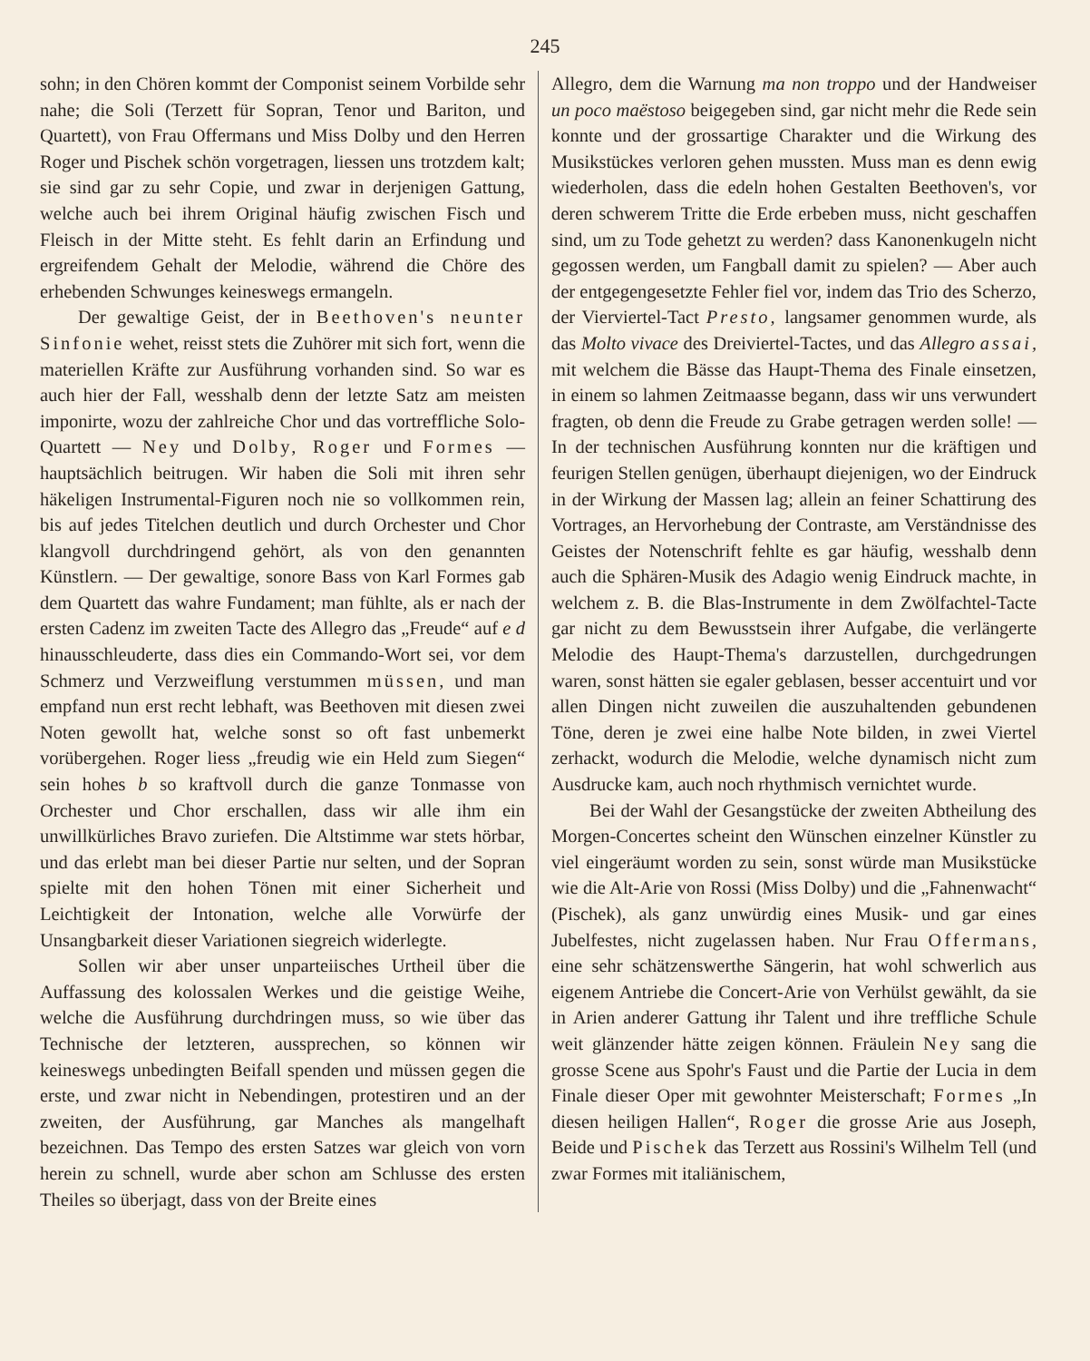245
sohn; in den Chören kommt der Componist seinem Vorbilde sehr nahe; die Soli (Terzett für Sopran, Tenor und Bariton, und Quartett), von Frau Offermans und Miss Dolby und den Herren Roger und Pischek schön vorgetragen, liessen uns trotzdem kalt; sie sind gar zu sehr Copie, und zwar in derjenigen Gattung, welche auch bei ihrem Original häufig zwischen Fisch und Fleisch in der Mitte steht. Es fehlt darin an Erfindung und ergreifendem Gehalt der Melodie, während die Chöre des erhebenden Schwunges keineswegs ermangeln.
Der gewaltige Geist, der in Beethoven's neunter Sinfonie wehet, reisst stets die Zuhörer mit sich fort, wenn die materiellen Kräfte zur Ausführung vorhanden sind. So war es auch hier der Fall, wesshalb denn der letzte Satz am meisten imponirte, wozu der zahlreiche Chor und das vortreffliche Solo-Quartett — Ney und Dolby, Roger und Formes — hauptsächlich beitrugen. Wir haben die Soli mit ihren sehr häkeligen Instrumental-Figuren noch nie so vollkommen rein, bis auf jedes Titelchen deutlich und durch Orchester und Chor klangvoll durchdringend gehört, als von den genannten Künstlern. — Der gewaltige, sonore Bass von Karl Formes gab dem Quartett das wahre Fundament; man fühlte, als er nach der ersten Cadenz im zweiten Tacte des Allegro das „Freude“ auf e d hinausschleuderte, dass dies ein Commando-Wort sei, vor dem Schmerz und Verzweiflung verstummen müssen, und man empfand nun erst recht lebhaft, was Beethoven mit diesen zwei Noten gewollt hat, welche sonst so oft fast unbemerkt vorübergehen. Roger liess „freudig wie ein Held zum Siegen“ sein hohes b so kraftvoll durch die ganze Tonmasse von Orchester und Chor erschallen, dass wir alle ihm ein unwillkürliches Bravo zuriefen. Die Altstimme war stets hörbar, und das erlebt man bei dieser Partie nur selten, und der Sopran spielte mit den hohen Tönen mit einer Sicherheit und Leichtigkeit der Intonation, welche alle Vorwürfe der Unsangbarkeit dieser Variationen siegreich widerlegte.
Sollen wir aber unser unparteiisches Urtheil über die Auffassung des kolossalen Werkes und die geistige Weihe, welche die Ausführung durchdringen muss, so wie über das Technische der letzteren, aussprechen, so können wir keineswegs unbedingten Beifall spenden und müssen gegen die erste, und zwar nicht in Nebendingen, protestiren und an der zweiten, der Ausführung, gar Manches als mangelhaft bezeichnen. Das Tempo des ersten Satzes war gleich von vorn herein zu schnell, wurde aber schon am Schlusse des ersten Theiles so überjagt, dass von der Breite eines
Allegro, dem die Warnung ma non troppo und der Handweiser un poco maëstoso beigegeben sind, gar nicht mehr die Rede sein konnte und der grossartige Charakter und die Wirkung des Musikstückes verloren gehen mussten. Muss man es denn ewig wiederholen, dass die edeln hohen Gestalten Beethoven's, vor deren schwerem Tritte die Erde erbeben muss, nicht geschaffen sind, um zu Tode gehetzt zu werden? dass Kanonenkugeln nicht gegossen werden, um Fangball damit zu spielen? — Aber auch der entgegengesetzte Fehler fiel vor, indem das Trio des Scherzo, der Vierviertel-Tact Presto, langsamer genommen wurde, als das Molto vivace des Dreiviertel-Tactes, und das Allegro assai, mit welchem die Bässe das Haupt-Thema des Finale einsetzen, in einem so lahmen Zeitmaasse begann, dass wir uns verwundert fragten, ob denn die Freude zu Grabe getragen werden solle! — In der technischen Ausführung konnten nur die kräftigen und feurigen Stellen genügen, überhaupt diejenigen, wo der Eindruck in der Wirkung der Massen lag; allein an feiner Schattirung des Vortrages, an Hervorhebung der Contraste, am Verständnisse des Geistes der Notenschrift fehlte es gar häufig, wesshalb denn auch die Sphären-Musik des Adagio wenig Eindruck machte, in welchem z. B. die Blas-Instrumente in dem Zwölfachtel-Tacte gar nicht zu dem Bewusstsein ihrer Aufgabe, die verlängerte Melodie des Haupt-Thema's darzustellen, durchgedrungen waren, sonst hätten sie egaler geblasen, besser accentuirt und vor allen Dingen nicht zuweilen die auszuhaltenden gebundenen Töne, deren je zwei eine halbe Note bilden, in zwei Viertel zerhackt, wodurch die Melodie, welche dynamisch nicht zum Ausdrucke kam, auch noch rhythmisch vernichtet wurde.
Bei der Wahl der Gesangstücke der zweiten Abtheilung des Morgen-Concertes scheint den Wünschen einzelner Künstler zu viel eingeräumt worden zu sein, sonst würde man Musikstücke wie die Alt-Arie von Rossi (Miss Dolby) und die „Fahnenwacht“ (Pischek), als ganz unwürdig eines Musik- und gar eines Jubelfestes, nicht zugelassen haben. Nur Frau Offermans, eine sehr schätzenswerthe Sängerin, hat wohl schwerlich aus eigenem Antriebe die Concert-Arie von Verhülst gewählt, da sie in Arien anderer Gattung ihr Talent und ihre treffliche Schule weit glänzender hätte zeigen können. Fräulein Ney sang die grosse Scene aus Spohr's Faust und die Partie der Lucia in dem Finale dieser Oper mit gewohnter Meisterschaft; Formes „In diesen heiligen Hallen“, Roger die grosse Arie aus Joseph, Beide und Pischek das Terzett aus Rossini's Wilhelm Tell (und zwar Formes mit italiänischem,